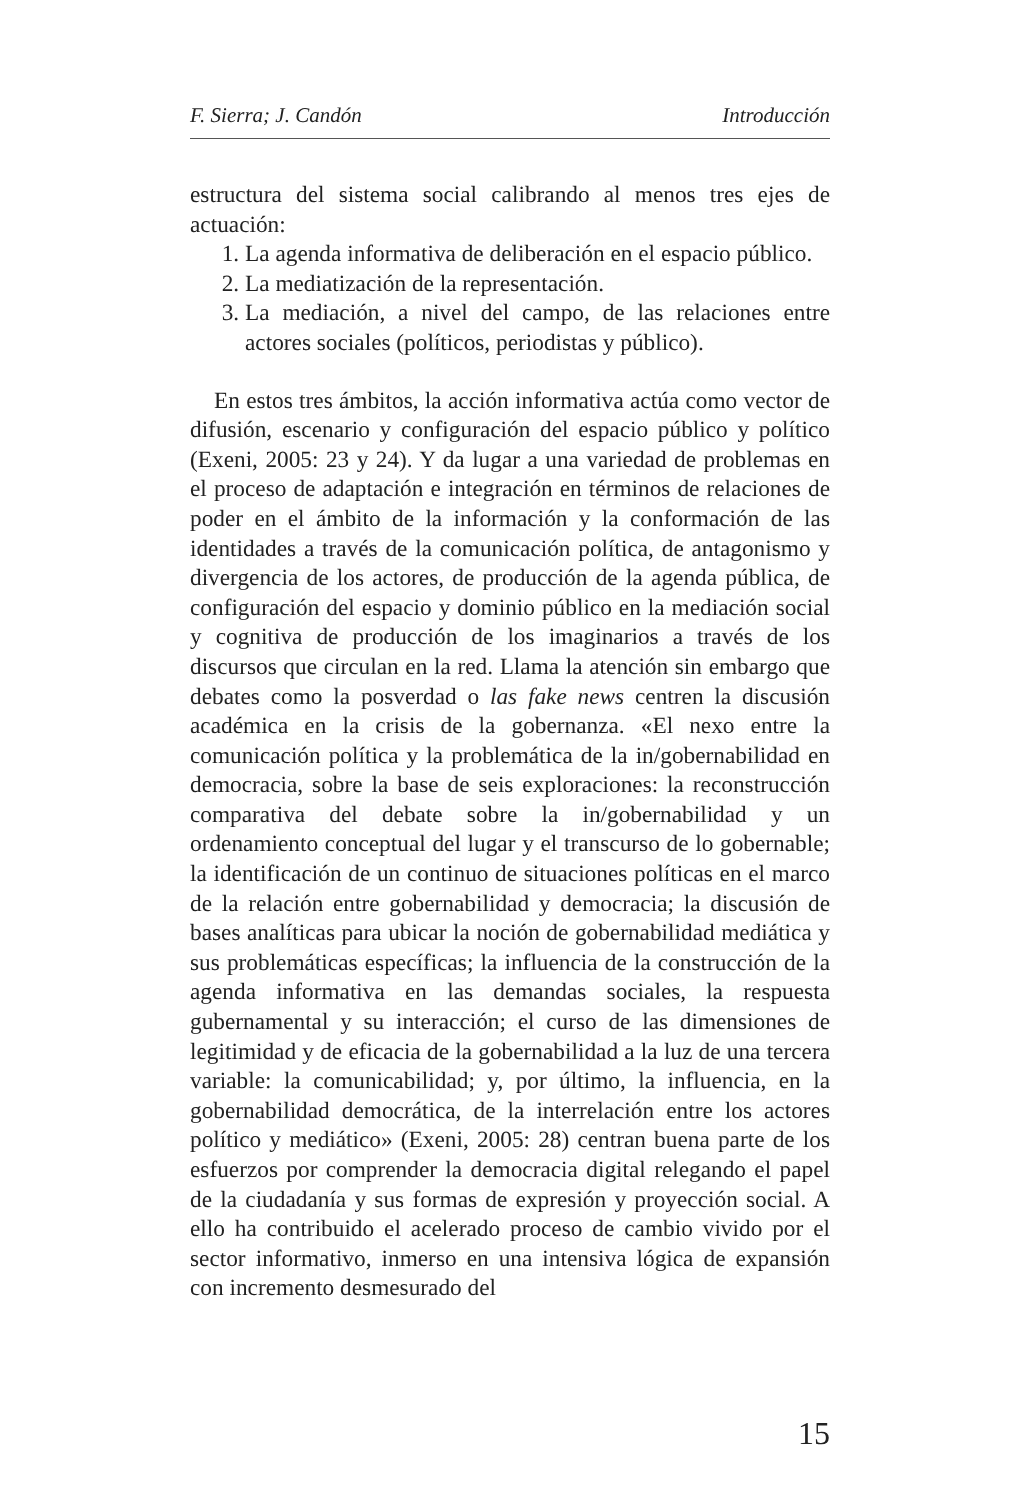F. Sierra; J. Candón Introducción
estructura del sistema social calibrando al menos tres ejes de actuación:
1. La agenda informativa de deliberación en el espacio público.
2. La mediatización de la representación.
3. La mediación, a nivel del campo, de las relaciones entre actores sociales (políticos, periodistas y público).
En estos tres ámbitos, la acción informativa actúa como vector de difusión, escenario y configuración del espacio público y político (Exeni, 2005: 23 y 24). Y da lugar a una variedad de problemas en el proceso de adaptación e integración en términos de relaciones de poder en el ámbito de la información y la conformación de las identidades a través de la comunicación política, de antagonismo y divergencia de los actores, de producción de la agenda pública, de configuración del espacio y dominio público en la mediación social y cognitiva de producción de los imaginarios a través de los discursos que circulan en la red. Llama la atención sin embargo que debates como la posverdad o las fake news centren la discusión académica en la crisis de la gobernanza. «El nexo entre la comunicación política y la problemática de la in/gobernabilidad en democracia, sobre la base de seis exploraciones: la reconstrucción comparativa del debate sobre la in/gobernabilidad y un ordenamiento conceptual del lugar y el transcurso de lo gobernable; la identificación de un continuo de situaciones políticas en el marco de la relación entre gobernabilidad y democracia; la discusión de bases analíticas para ubicar la noción de gobernabilidad mediática y sus problemáticas específicas; la influencia de la construcción de la agenda informativa en las demandas sociales, la respuesta gubernamental y su interacción; el curso de las dimensiones de legitimidad y de eficacia de la gobernabilidad a la luz de una tercera variable: la comunicabilidad; y, por último, la influencia, en la gobernabilidad democrática, de la interrelación entre los actores político y mediático» (Exeni, 2005: 28) centran buena parte de los esfuerzos por comprender la democracia digital relegando el papel de la ciudadanía y sus formas de expresión y proyección social. A ello ha contribuido el acelerado proceso de cambio vivido por el sector informativo, inmerso en una intensiva lógica de expansión con incremento desmesurado del
15